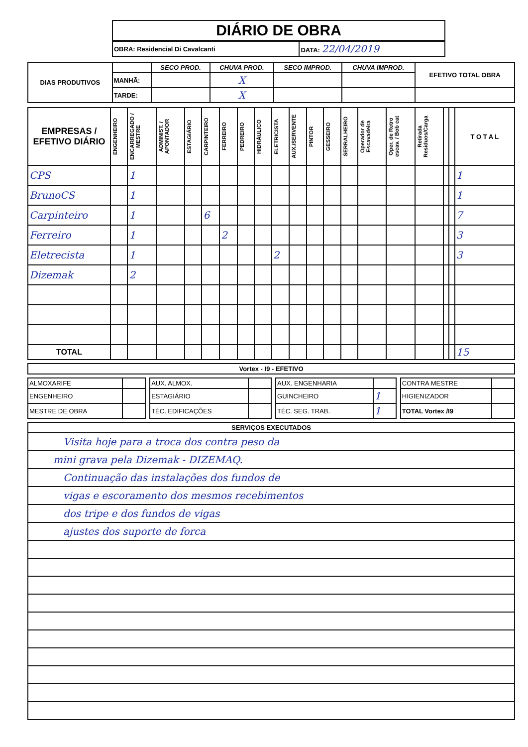| DIÁRIO DE OBRA |
| OBRA: Residencial Di Cavalcanti | DATA: 22/04/2019 |
| DIAS PRODUTIVOS | | SECO PROD. | CHUVA PROD. | SECO IMPROD. | CHUVA IMPROD. | EFETIVO TOTAL OBRA |
| | MANHÃ: | | X | | | |
| | TARDE: | | X | | | |
| EMPRESAS / EFETIVO DIÁRIO | ENGENHEIRO | ENCARREGADO / MESTRE | ADMINIST. / APONTADOR | ESTAGIÁRIO | CARPINTEIRO | FERREIRO | PEDREIRO | HIDRÁULICO | ELETRICISTA | AUX./SERVENTE | PINTOR | GESSEIRO | SERRALHEIRO | Operador de Escavadeira | Oper. de Retro escav. / Bob cat | Retirada Residuos/Carga | | | T O T A L |
| --- | --- | --- | --- | --- | --- | --- | --- | --- | --- | --- | --- | --- | --- | --- | --- | --- | --- | --- | --- |
| CPS | | 1 | | | | | | | | | | | | | | | | | 1 |
| BrunoCS | | 1 | | | | | | | | | | | | | | | | | 1 |
| Carpinteiro | | 1 | | | 6 | | | | | | | | | | | | | | 7 |
| Ferreiro | | 1 | | | | 2 | | | | | | | | | | | | | 3 |
| Eletrecista | | 1 | | | | | | | 2 | | | | | | | | | | 3 |
| Dizemak | | 2 | | | | | | | | | | | | | | | | | |
| TOTAL | | | | | | | | | | | | | | | | | | | 15 |
| Vortex - I9 - EFETIVO |
| --- |
| ALMOXARIFE | | | AUX. ALMOX. | | | AUX. ENGENHARIA | | | CONTRA MESTRE | |
| ENGENHEIRO | | | ESTAGIÁRIO | | | GUINCHEIRO | 1 | | HIGIENIZADOR | |
| MESTRE DE OBRA | | | TÉC. EDIFICAÇÕES | | | TÉC. SEG. TRAB. | 1 | | TOTAL Vortex /I9 | |
| SERVIÇOS EXECUTADOS |
| --- |
| Visita hoje para a troca dos contra peso da |
| mini grava pela Dizemak - DIZEMAQ. |
| Continuação das instalações dos fundos de |
| vigas e escoramento dos mesmos recebimentos |
| dos tripe e dos fundos de vigas |
| ajustes dos suporte de forca |